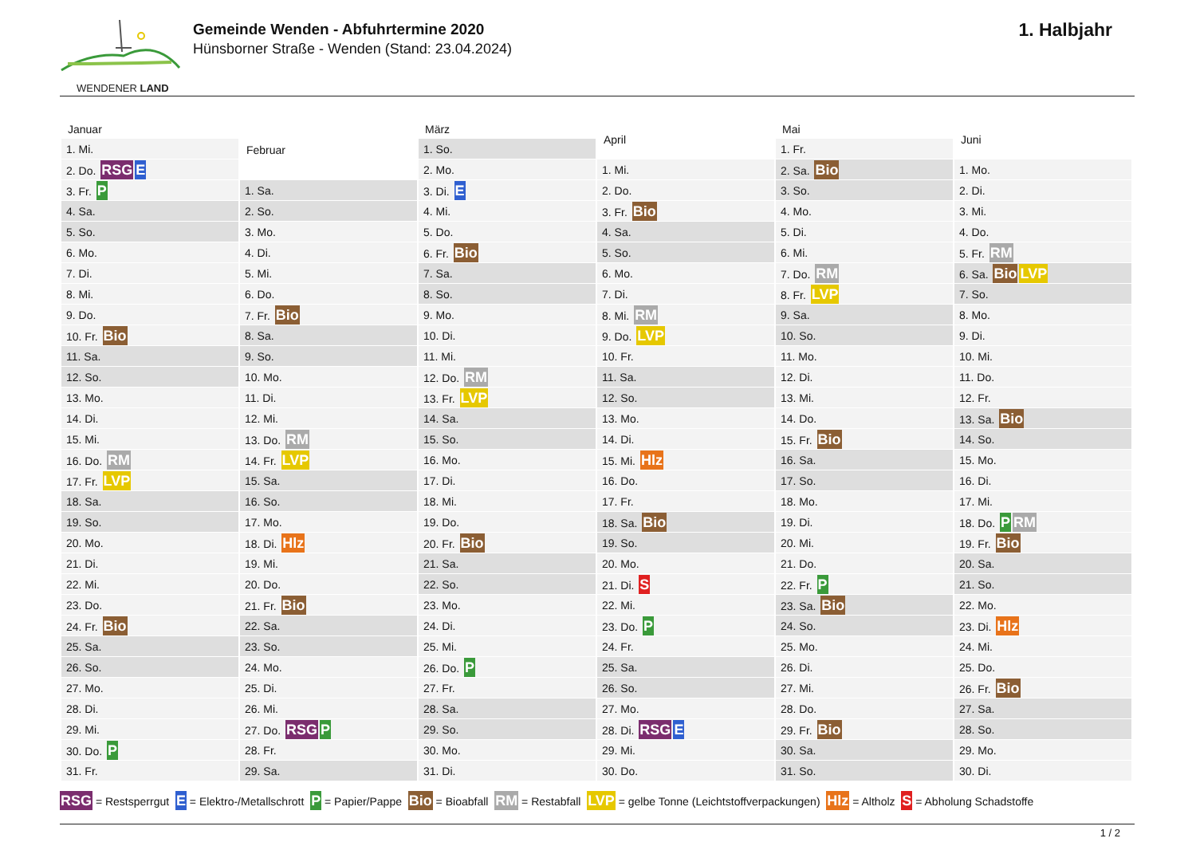WENDENER LAND
Gemeinde Wenden - Abfuhrtermine 2020
Hünsborner Straße - Wenden (Stand: 23.04.2024)
1. Halbjahr
| Januar |
| --- |
| 1. Mi. |
| 2. Do. RSG E |
| 3. Fr. P |
| 4. Sa. |
| 5. So. |
| 6. Mo. |
| 7. Di. |
| 8. Mi. |
| 9. Do. |
| 10. Fr. Bio |
| 11. Sa. |
| 12. So. |
| 13. Mo. |
| 14. Di. |
| 15. Mi. |
| 16. Do. RM |
| 17. Fr. LVP |
| 18. Sa. |
| 19. So. |
| 20. Mo. |
| 21. Di. |
| 22. Mi. |
| 23. Do. |
| 24. Fr. Bio |
| 25. Sa. |
| 26. So. |
| 27. Mo. |
| 28. Di. |
| 29. Mi. |
| 30. Do. P |
| 31. Fr. |
| Februar |
| --- |
| 1. Sa. |
| 2. So. |
| 3. Mo. |
| 4. Di. |
| 5. Mi. |
| 6. Do. |
| 7. Fr. Bio |
| 8. Sa. |
| 9. So. |
| 10. Mo. |
| 11. Di. |
| 12. Mi. |
| 13. Do. RM |
| 14. Fr. LVP |
| 15. Sa. |
| 16. So. |
| 17. Mo. |
| 18. Di. Hlz |
| 19. Mi. |
| 20. Do. |
| 21. Fr. Bio |
| 22. Sa. |
| 23. So. |
| 24. Mo. |
| 25. Di. |
| 26. Mi. |
| 27. Do. RSG P |
| 28. Fr. |
| 29. Sa. |
| März |
| --- |
| 1. So. |
| 2. Mo. |
| 3. Di. E |
| 4. Mi. |
| 5. Do. |
| 6. Fr. Bio |
| 7. Sa. |
| 8. So. |
| 9. Mo. |
| 10. Di. |
| 11. Mi. |
| 12. Do. RM |
| 13. Fr. LVP |
| 14. Sa. |
| 15. So. |
| 16. Mo. |
| 17. Di. |
| 18. Mi. |
| 19. Do. |
| 20. Fr. Bio |
| 21. Sa. |
| 22. So. |
| 23. Mo. |
| 24. Di. |
| 25. Mi. |
| 26. Do. P |
| 27. Fr. |
| 28. Sa. |
| 29. So. |
| 30. Mo. |
| 31. Di. |
| April |
| --- |
| 1. Mi. |
| 2. Do. |
| 3. Fr. Bio |
| 4. Sa. |
| 5. So. |
| 6. Mo. |
| 7. Di. |
| 8. Mi. RM |
| 9. Do. LVP |
| 10. Fr. |
| 11. Sa. |
| 12. So. |
| 13. Mo. |
| 14. Di. |
| 15. Mi. Hlz |
| 16. Do. |
| 17. Fr. |
| 18. Sa. Bio |
| 19. So. |
| 20. Mo. |
| 21. Di. S |
| 22. Mi. |
| 23. Do. P |
| 24. Fr. |
| 25. Sa. |
| 26. So. |
| 27. Mo. |
| 28. Di. RSG E |
| 29. Mi. |
| 30. Do. |
| Mai |
| --- |
| 1. Fr. |
| 2. Sa. Bio |
| 3. So. |
| 4. Mo. |
| 5. Di. |
| 6. Mi. |
| 7. Do. RM |
| 8. Fr. LVP |
| 9. Sa. |
| 10. So. |
| 11. Mo. |
| 12. Di. |
| 13. Mi. |
| 14. Do. |
| 15. Fr. Bio |
| 16. Sa. |
| 17. So. |
| 18. Mo. |
| 19. Di. |
| 20. Mi. |
| 21. Do. |
| 22. Fr. P |
| 23. Sa. Bio |
| 24. So. |
| 25. Mo. |
| 26. Di. |
| 27. Mi. |
| 28. Do. |
| 29. Fr. Bio |
| 30. Sa. |
| 31. So. |
| Juni |
| --- |
| 1. Mo. |
| 2. Di. |
| 3. Mi. |
| 4. Do. |
| 5. Fr. RM |
| 6. Sa. Bio LVP |
| 7. So. |
| 8. Mo. |
| 9. Di. |
| 10. Mi. |
| 11. Do. |
| 12. Fr. |
| 13. Sa. Bio |
| 14. So. |
| 15. Mo. |
| 16. Di. |
| 17. Mi. |
| 18. Do. P RM |
| 19. Fr. Bio |
| 20. Sa. |
| 21. So. |
| 22. Mo. |
| 23. Di. Hlz |
| 24. Mi. |
| 25. Do. |
| 26. Fr. Bio |
| 27. Sa. |
| 28. So. |
| 29. Mo. |
| 30. Di. |
RSG = Restsperrgut E = Elektro-/Metallschrott P = Papier/Pappe Bio = Bioabfall RM = Restabfall LVP = gelbe Tonne (Leichtstoffverpackungen) Hlz = Altholz S = Abholung Schadstoffe
1 / 2